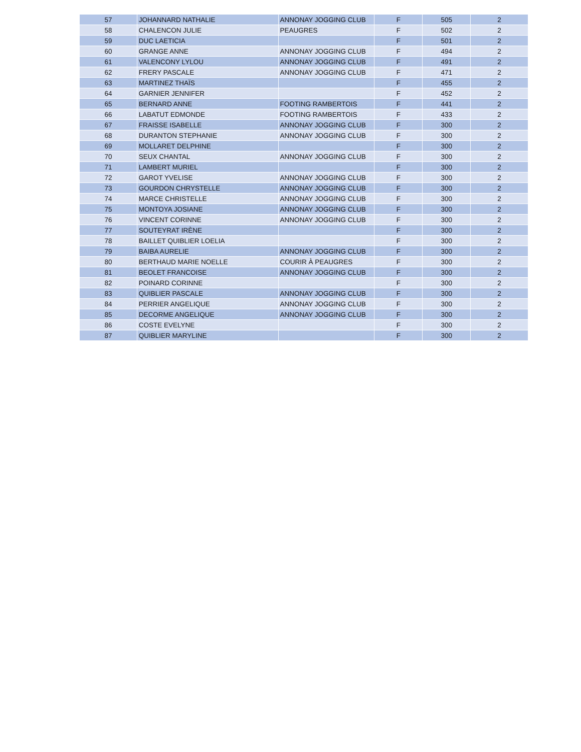| 57 | JOHANNARD NATHALIE | ANNONAY JOGGING CLUB | F | 505 | 2 |
| 58 | CHALENCON JULIE | PEAUGRES | F | 502 | 2 |
| 59 | DUC LAETICIA | | F | 501 | 2 |
| 60 | GRANGE ANNE | ANNONAY JOGGING CLUB | F | 494 | 2 |
| 61 | VALENCONY LYLOU | ANNONAY JOGGING CLUB | F | 491 | 2 |
| 62 | FRERY PASCALE | ANNONAY JOGGING CLUB | F | 471 | 2 |
| 63 | MARTINEZ THAÏS | | F | 455 | 2 |
| 64 | GARNIER JENNIFER | | F | 452 | 2 |
| 65 | BERNARD ANNE | FOOTING RAMBERTOIS | F | 441 | 2 |
| 66 | LABATUT EDMONDE | FOOTING RAMBERTOIS | F | 433 | 2 |
| 67 | FRAISSE ISABELLE | ANNONAY JOGGING CLUB | F | 300 | 2 |
| 68 | DURANTON STEPHANIE | ANNONAY JOGGING CLUB | F | 300 | 2 |
| 69 | MOLLARET DELPHINE | | F | 300 | 2 |
| 70 | SEUX CHANTAL | ANNONAY JOGGING CLUB | F | 300 | 2 |
| 71 | LAMBERT MURIEL | | F | 300 | 2 |
| 72 | GAROT YVELISE | ANNONAY JOGGING CLUB | F | 300 | 2 |
| 73 | GOURDON CHRYSTELLE | ANNONAY JOGGING CLUB | F | 300 | 2 |
| 74 | MARCE CHRISTELLE | ANNONAY JOGGING CLUB | F | 300 | 2 |
| 75 | MONTOYA JOSIANE | ANNONAY JOGGING CLUB | F | 300 | 2 |
| 76 | VINCENT CORINNE | ANNONAY JOGGING CLUB | F | 300 | 2 |
| 77 | SOUTEYRAT IRÈNE | | F | 300 | 2 |
| 78 | BAILLET QUIBLIER LOELIA | | F | 300 | 2 |
| 79 | BAIBA AURELIE | ANNONAY JOGGING CLUB | F | 300 | 2 |
| 80 | BERTHAUD MARIE NOELLE | COURIR À PEAUGRES | F | 300 | 2 |
| 81 | BEOLET FRANCOISE | ANNONAY JOGGING CLUB | F | 300 | 2 |
| 82 | POINARD CORINNE | | F | 300 | 2 |
| 83 | QUIBLIER PASCALE | ANNONAY JOGGING CLUB | F | 300 | 2 |
| 84 | PERRIER ANGELIQUE | ANNONAY JOGGING CLUB | F | 300 | 2 |
| 85 | DECORME ANGELIQUE | ANNONAY JOGGING CLUB | F | 300 | 2 |
| 86 | COSTE EVELYNE | | F | 300 | 2 |
| 87 | QUIBLIER MARYLINE | | F | 300 | 2 |